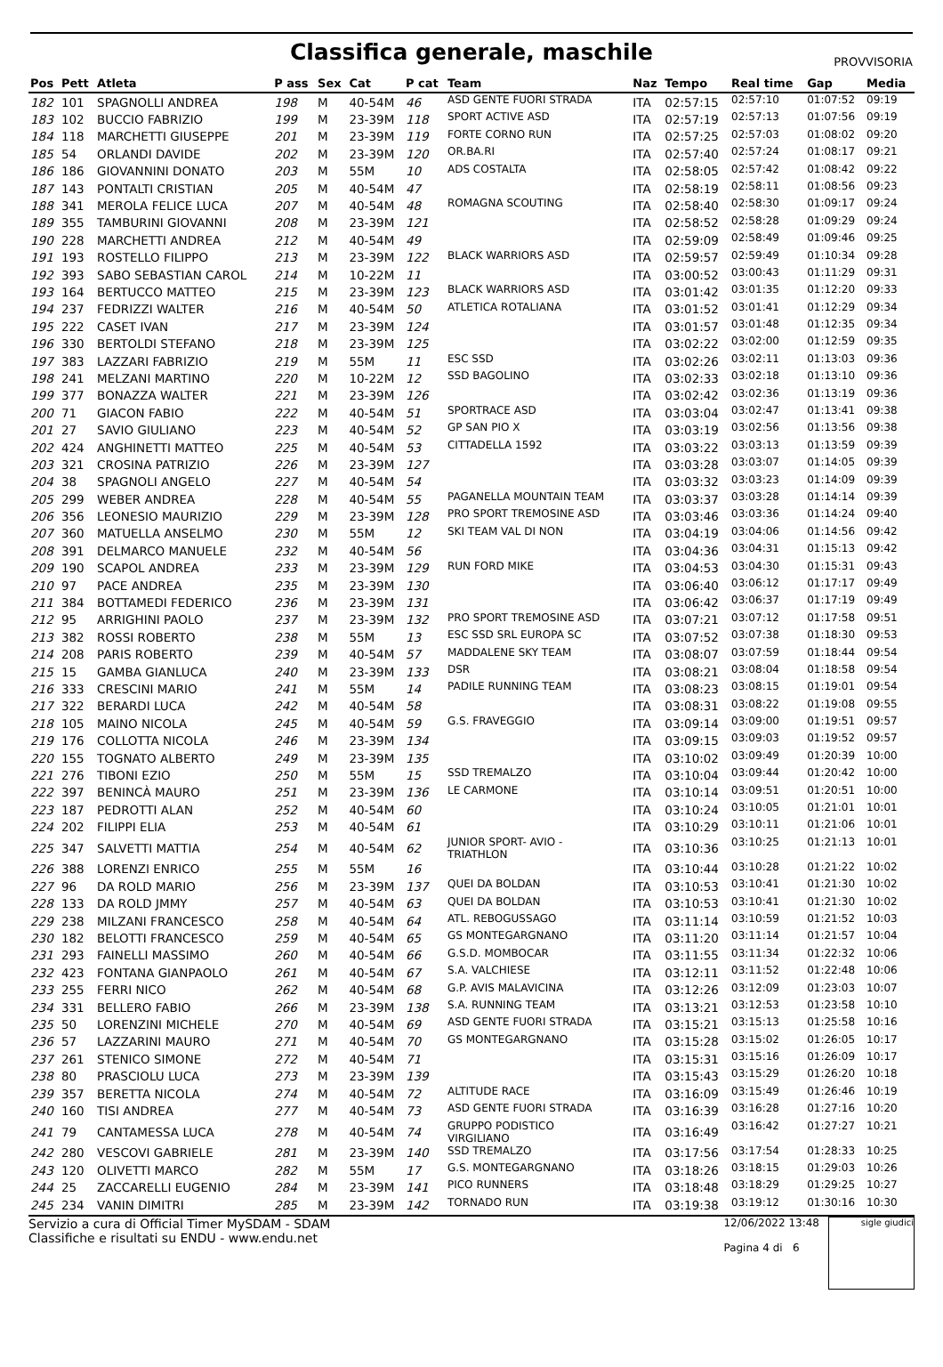Classifica generale, maschile
PROVVISORIA
| Pos | Pett | Atleta | P ass | Sex | Cat | P cat | Team | Naz | Tempo | Real time | Gap | Media |
| --- | --- | --- | --- | --- | --- | --- | --- | --- | --- | --- | --- | --- |
| 182 | 101 | SPAGNOLLI ANDREA | 198 | M | 40-54M | 46 | ASD GENTE FUORI STRADA | ITA | 02:57:15 | 02:57:10 | 01:07:52 | 09:19 |
| 183 | 102 | BUCCIO FABRIZIO | 199 | M | 23-39M | 118 | SPORT ACTIVE ASD | ITA | 02:57:19 | 02:57:13 | 01:07:56 | 09:19 |
| 184 | 118 | MARCHETTI GIUSEPPE | 201 | M | 23-39M | 119 | FORTE CORNO RUN | ITA | 02:57:25 | 02:57:03 | 01:08:02 | 09:20 |
| 185 | 54 | ORLANDI DAVIDE | 202 | M | 23-39M | 120 | OR.BA.RI | ITA | 02:57:40 | 02:57:24 | 01:08:17 | 09:21 |
| 186 | 186 | GIOVANNINI DONATO | 203 | M | 55M | 10 | ADS COSTALTA | ITA | 02:58:05 | 02:57:42 | 01:08:42 | 09:22 |
| 187 | 143 | PONTALTI CRISTIAN | 205 | M | 40-54M | 47 | | ITA | 02:58:19 | 02:58:11 | 01:08:56 | 09:23 |
| 188 | 341 | MEROLA FELICE LUCA | 207 | M | 40-54M | 48 | ROMAGNA SCOUTING | ITA | 02:58:40 | 02:58:30 | 01:09:17 | 09:24 |
| 189 | 355 | TAMBURINI GIOVANNI | 208 | M | 23-39M | 121 | | ITA | 02:58:52 | 02:58:28 | 01:09:29 | 09:24 |
| 190 | 228 | MARCHETTI ANDREA | 212 | M | 40-54M | 49 | | ITA | 02:59:09 | 02:58:49 | 01:09:46 | 09:25 |
| 191 | 193 | ROSTELLO FILIPPO | 213 | M | 23-39M | 122 | BLACK WARRIORS ASD | ITA | 02:59:57 | 02:59:49 | 01:10:34 | 09:28 |
| 192 | 393 | SABO SEBASTIAN CAROL | 214 | M | 10-22M | 11 | | ITA | 03:00:52 | 03:00:43 | 01:11:29 | 09:31 |
| 193 | 164 | BERTUCCO MATTEO | 215 | M | 23-39M | 123 | BLACK WARRIORS ASD | ITA | 03:01:42 | 03:01:35 | 01:12:20 | 09:33 |
| 194 | 237 | FEDRIZZI WALTER | 216 | M | 40-54M | 50 | ATLETICA ROTALIANA | ITA | 03:01:52 | 03:01:41 | 01:12:29 | 09:34 |
| 195 | 222 | CASET IVAN | 217 | M | 23-39M | 124 | | ITA | 03:01:57 | 03:01:48 | 01:12:35 | 09:34 |
| 196 | 330 | BERTOLDI STEFANO | 218 | M | 23-39M | 125 | | ITA | 03:02:22 | 03:02:00 | 01:12:59 | 09:35 |
| 197 | 383 | LAZZARI FABRIZIO | 219 | M | 55M | 11 | ESC SSD | ITA | 03:02:26 | 03:02:11 | 01:13:03 | 09:36 |
| 198 | 241 | MELZANI MARTINO | 220 | M | 10-22M | 12 | SSD BAGOLINO | ITA | 03:02:33 | 03:02:18 | 01:13:10 | 09:36 |
| 199 | 377 | BONAZZA WALTER | 221 | M | 23-39M | 126 | | ITA | 03:02:42 | 03:02:36 | 01:13:19 | 09:36 |
| 200 | 71 | GIACON FABIO | 222 | M | 40-54M | 51 | SPORTRACE ASD | ITA | 03:03:04 | 03:02:47 | 01:13:41 | 09:38 |
| 201 | 27 | SAVIO GIULIANO | 223 | M | 40-54M | 52 | GP SAN PIO X | ITA | 03:03:19 | 03:02:56 | 01:13:56 | 09:38 |
| 202 | 424 | ANGHINETTI MATTEO | 225 | M | 40-54M | 53 | CITTADELLA 1592 | ITA | 03:03:22 | 03:03:13 | 01:13:59 | 09:39 |
| 203 | 321 | CROSINA PATRIZIO | 226 | M | 23-39M | 127 | | ITA | 03:03:28 | 03:03:07 | 01:14:05 | 09:39 |
| 204 | 38 | SPAGNOLI ANGELO | 227 | M | 40-54M | 54 | | ITA | 03:03:32 | 03:03:23 | 01:14:09 | 09:39 |
| 205 | 299 | WEBER ANDREA | 228 | M | 40-54M | 55 | PAGANELLA MOUNTAIN TEAM | ITA | 03:03:37 | 03:03:28 | 01:14:14 | 09:39 |
| 206 | 356 | LEONESIO MAURIZIO | 229 | M | 23-39M | 128 | PRO SPORT TREMOSINE ASD | ITA | 03:03:46 | 03:03:36 | 01:14:24 | 09:40 |
| 207 | 360 | MATUELLA ANSELMO | 230 | M | 55M | 12 | SKI TEAM VAL DI NON | ITA | 03:04:19 | 03:04:06 | 01:14:56 | 09:42 |
| 208 | 391 | DELMARCO MANUELE | 232 | M | 40-54M | 56 | | ITA | 03:04:36 | 03:04:31 | 01:15:13 | 09:42 |
| 209 | 190 | SCAPOL ANDREA | 233 | M | 23-39M | 129 | RUN FORD MIKE | ITA | 03:04:53 | 03:04:30 | 01:15:31 | 09:43 |
| 210 | 97 | PACE ANDREA | 235 | M | 23-39M | 130 | | ITA | 03:06:40 | 03:06:12 | 01:17:17 | 09:49 |
| 211 | 384 | BOTTAMEDI FEDERICO | 236 | M | 23-39M | 131 | | ITA | 03:06:42 | 03:06:37 | 01:17:19 | 09:49 |
| 212 | 95 | ARRIGHINI PAOLO | 237 | M | 23-39M | 132 | PRO SPORT TREMOSINE ASD | ITA | 03:07:21 | 03:07:12 | 01:17:58 | 09:51 |
| 213 | 382 | ROSSI ROBERTO | 238 | M | 55M | 13 | ESC SSD SRL EUROPA SC | ITA | 03:07:52 | 03:07:38 | 01:18:30 | 09:53 |
| 214 | 208 | PARIS ROBERTO | 239 | M | 40-54M | 57 | MADDALENE SKY TEAM | ITA | 03:08:07 | 03:07:59 | 01:18:44 | 09:54 |
| 215 | 15 | GAMBA GIANLUCA | 240 | M | 23-39M | 133 | DSR | ITA | 03:08:21 | 03:08:04 | 01:18:58 | 09:54 |
| 216 | 333 | CRESCINI MARIO | 241 | M | 55M | 14 | PADILE RUNNING TEAM | ITA | 03:08:23 | 03:08:15 | 01:19:01 | 09:54 |
| 217 | 322 | BERARDI LUCA | 242 | M | 40-54M | 58 | | ITA | 03:08:31 | 03:08:22 | 01:19:08 | 09:55 |
| 218 | 105 | MAINO NICOLA | 245 | M | 40-54M | 59 | G.S. FRAVEGGIO | ITA | 03:09:14 | 03:09:00 | 01:19:51 | 09:57 |
| 219 | 176 | COLLOTTA NICOLA | 246 | M | 23-39M | 134 | | ITA | 03:09:15 | 03:09:03 | 01:19:52 | 09:57 |
| 220 | 155 | TOGNATO ALBERTO | 249 | M | 23-39M | 135 | | ITA | 03:10:02 | 03:09:49 | 01:20:39 | 10:00 |
| 221 | 276 | TIBONI EZIO | 250 | M | 55M | 15 | SSD TREMALZO | ITA | 03:10:04 | 03:09:44 | 01:20:42 | 10:00 |
| 222 | 397 | BENINCÀ MAURO | 251 | M | 23-39M | 136 | LE CARMONE | ITA | 03:10:14 | 03:09:51 | 01:20:51 | 10:00 |
| 223 | 187 | PEDROTTI ALAN | 252 | M | 40-54M | 60 | | ITA | 03:10:24 | 03:10:05 | 01:21:01 | 10:01 |
| 224 | 202 | FILIPPI ELIA | 253 | M | 40-54M | 61 | | ITA | 03:10:29 | 03:10:11 | 01:21:06 | 10:01 |
| 225 | 347 | SALVETTI MATTIA | 254 | M | 40-54M | 62 | JUNIOR SPORT- AVIO - TRIATHLON | ITA | 03:10:36 | 03:10:25 | 01:21:13 | 10:01 |
| 226 | 388 | LORENZI ENRICO | 255 | M | 55M | 16 | | ITA | 03:10:44 | 03:10:28 | 01:21:22 | 10:02 |
| 227 | 96 | DA ROLD MARIO | 256 | M | 23-39M | 137 | QUEI DA BOLDAN | ITA | 03:10:53 | 03:10:41 | 01:21:30 | 10:02 |
| 228 | 133 | DA ROLD JMMY | 257 | M | 40-54M | 63 | QUEI DA BOLDAN | ITA | 03:10:53 | 03:10:41 | 01:21:30 | 10:02 |
| 229 | 238 | MILZANI FRANCESCO | 258 | M | 40-54M | 64 | ATL. REBOGUSSAGO | ITA | 03:11:14 | 03:10:59 | 01:21:52 | 10:03 |
| 230 | 182 | BELOTTI FRANCESCO | 259 | M | 40-54M | 65 | GS MONTEGARGNANO | ITA | 03:11:20 | 03:11:14 | 01:21:57 | 10:04 |
| 231 | 293 | FAINELLI MASSIMO | 260 | M | 40-54M | 66 | G.S.D. MOMBOCAR | ITA | 03:11:55 | 03:11:34 | 01:22:32 | 10:06 |
| 232 | 423 | FONTANA GIANPAOLO | 261 | M | 40-54M | 67 | S.A. VALCHIESE | ITA | 03:12:11 | 03:11:52 | 01:22:48 | 10:06 |
| 233 | 255 | FERRI NICO | 262 | M | 40-54M | 68 | G.P. AVIS MALAVICINA | ITA | 03:12:26 | 03:12:09 | 01:23:03 | 10:07 |
| 234 | 331 | BELLERO FABIO | 266 | M | 23-39M | 138 | S.A. RUNNING TEAM | ITA | 03:13:21 | 03:12:53 | 01:23:58 | 10:10 |
| 235 | 50 | LORENZINI MICHELE | 270 | M | 40-54M | 69 | ASD GENTE FUORI STRADA | ITA | 03:15:21 | 03:15:13 | 01:25:58 | 10:16 |
| 236 | 57 | LAZZARINI MAURO | 271 | M | 40-54M | 70 | GS MONTEGARGNANO | ITA | 03:15:28 | 03:15:02 | 01:26:05 | 10:17 |
| 237 | 261 | STENICO SIMONE | 272 | M | 40-54M | 71 | | ITA | 03:15:31 | 03:15:16 | 01:26:09 | 10:17 |
| 238 | 80 | PRASCIOLU LUCA | 273 | M | 23-39M | 139 | | ITA | 03:15:43 | 03:15:29 | 01:26:20 | 10:18 |
| 239 | 357 | BERETTA NICOLA | 274 | M | 40-54M | 72 | ALTITUDE RACE | ITA | 03:16:09 | 03:15:49 | 01:26:46 | 10:19 |
| 240 | 160 | TISI ANDREA | 277 | M | 40-54M | 73 | ASD GENTE FUORI STRADA | ITA | 03:16:39 | 03:16:28 | 01:27:16 | 10:20 |
| 241 | 79 | CANTAMESSA LUCA | 278 | M | 40-54M | 74 | GRUPPO PODISTICO VIRGILIANO | ITA | 03:16:49 | 03:16:42 | 01:27:27 | 10:21 |
| 242 | 280 | VESCOVI GABRIELE | 281 | M | 23-39M | 140 | SSD TREMALZO | ITA | 03:17:56 | 03:17:54 | 01:28:33 | 10:25 |
| 243 | 120 | OLIVETTI MARCO | 282 | M | 55M | 17 | G.S. MONTEGARGNANO | ITA | 03:18:26 | 03:18:15 | 01:29:03 | 10:26 |
| 244 | 25 | ZACCARELLI EUGENIO | 284 | M | 23-39M | 141 | PICO RUNNERS | ITA | 03:18:48 | 03:18:29 | 01:29:25 | 10:27 |
| 245 | 234 | VANIN DIMITRI | 285 | M | 23-39M | 142 | TORNADO RUN | ITA | 03:19:38 | 03:19:12 | 01:30:16 | 10:30 |
Servizio a cura di Official Timer MySDAM - SDAM
Classifiche e risultati su ENDU - www.endu.net
12/06/2022 13:48
Pagina 4 di 6
sigle giudici